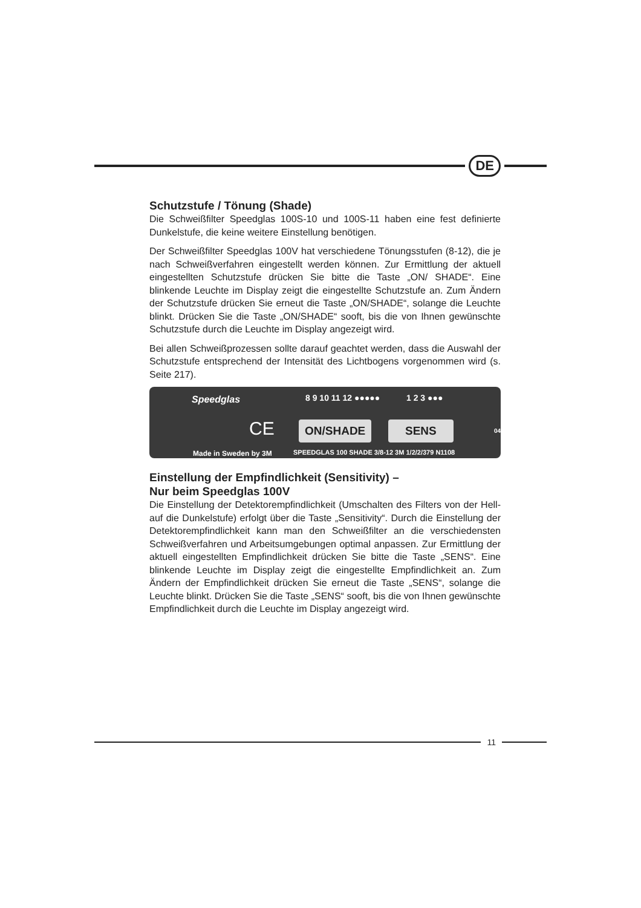DE
Schutzstufe / Tönung (Shade)
Die Schweißfilter Speedglas 100S-10 und 100S-11 haben eine fest definierte Dunkelstufe, die keine weitere Einstellung benötigen.
Der Schweißfilter Speedglas 100V hat verschiedene Tönungsstufen (8-12), die je nach Schweißverfahren eingestellt werden können. Zur Ermittlung der aktuell eingestellten Schutzstufe drücken Sie bitte die Taste „ON/ SHADE“. Eine blinkende Leuchte im Display zeigt die eingestellte Schutzstufe an. Zum Ändern der Schutzstufe drücken Sie erneut die Taste „ON/SHADE“, solange die Leuchte blinkt. Drücken Sie die Taste „ON/SHADE“ sooft, bis die von Ihnen gewünschte Schutzstufe durch die Leuchte im Display angezeigt wird.
Bei allen Schweißprozessen sollte darauf geachtet werden, dass die Auswahl der Schutzstufe entsprechend der Intensität des Lichtbogens vorgenommen wird (s. Seite 217).
Speedglas 8 9 10 11 12 ●●●●● 1 2 3 ●●●
CE ON/SHADE SENS 043358
Made in Sweden by 3M SPEEDGLAS 100 SHADE 3/8-12 3M 1/2/2/379 N1108
Einstellung der Empfindlichkeit (Sensitivity) –
Nur beim Speedglas 100V
Die Einstellung der Detektorempfindlichkeit (Umschalten des Filters von der Hell- auf die Dunkelstufe) erfolgt über die Taste „Sensitivity“. Durch die Einstellung der Detektorempfindlichkeit kann man den Schweißfilter an die verschiedensten Schweißverfahren und Arbeitsumgebungen optimal anpassen. Zur Ermittlung der aktuell eingestellten Empfindlichkeit drücken Sie bitte die Taste „SENS“. Eine blinkende Leuchte im Display zeigt die eingestellte Empfindlichkeit an. Zum Ändern der Empfindlichkeit drücken Sie erneut die Taste „SENS“, solange die Leuchte blinkt. Drücken Sie die Taste „SENS“ sooft, bis die von Ihnen gewünschte Empfindlichkeit durch die Leuchte im Display angezeigt wird.
11